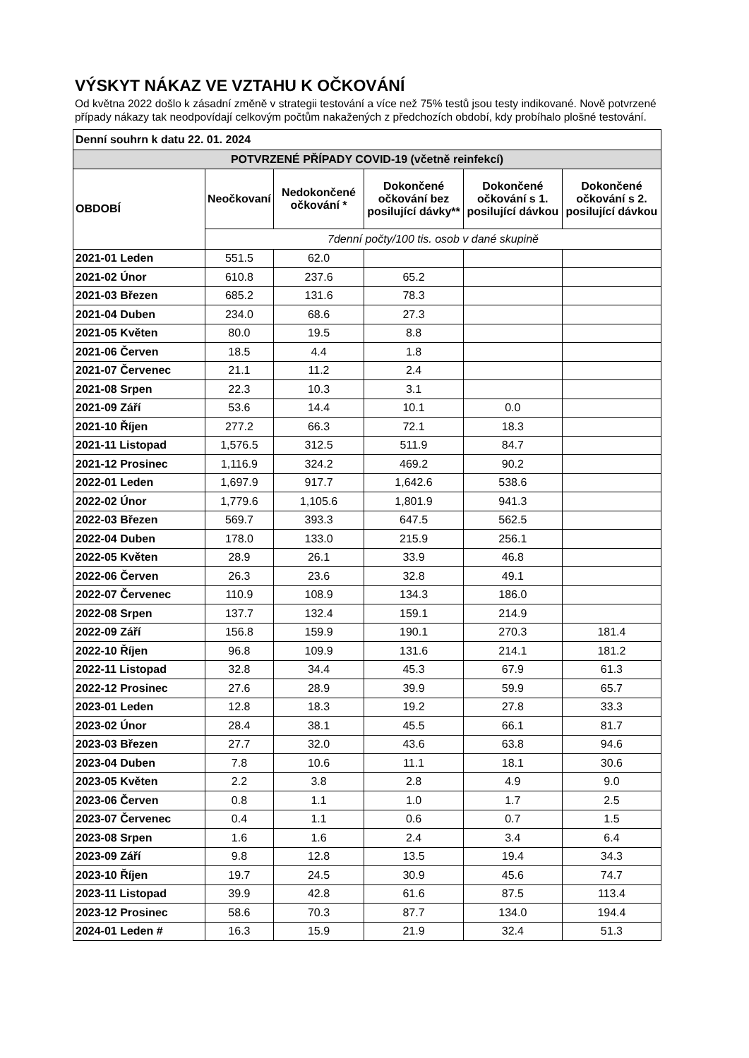VÝSKYT NÁKAZ VE VZTAHU K OČKOVÁNÍ
Od května 2022 došlo k zásadní změně v strategii testování a více než 75% testů jsou testy indikované. Nově potvrzené případy nákazy tak neodpovídají celkovým počtům nakažených z předchozích období, kdy probíhalo plošné testování.
| Denní souhrn k datu 22. 01. 2024 | | | | | |
| --- | --- | --- | --- | --- | --- |
| POTVRZENÉ PŘÍPADY COVID-19 (včetně reinfekcí) | | | | | |
| OBDOBÍ | Neočkovaní | Nedokončené očkování * | Dokončené očkování bez posilující dávky** | Dokončené očkování s 1. posilující dávkou | Dokončené očkování s 2. posilující dávkou |
| | 7denní počty/100 tis. osob v dané skupině | | | | |
| 2021-01 Leden | 551.5 | 62.0 | | | |
| 2021-02 Únor | 610.8 | 237.6 | 65.2 | | |
| 2021-03 Březen | 685.2 | 131.6 | 78.3 | | |
| 2021-04 Duben | 234.0 | 68.6 | 27.3 | | |
| 2021-05 Květen | 80.0 | 19.5 | 8.8 | | |
| 2021-06 Červen | 18.5 | 4.4 | 1.8 | | |
| 2021-07 Červenec | 21.1 | 11.2 | 2.4 | | |
| 2021-08 Srpen | 22.3 | 10.3 | 3.1 | | |
| 2021-09 Září | 53.6 | 14.4 | 10.1 | 0.0 | |
| 2021-10 Říjen | 277.2 | 66.3 | 72.1 | 18.3 | |
| 2021-11 Listopad | 1,576.5 | 312.5 | 511.9 | 84.7 | |
| 2021-12 Prosinec | 1,116.9 | 324.2 | 469.2 | 90.2 | |
| 2022-01 Leden | 1,697.9 | 917.7 | 1,642.6 | 538.6 | |
| 2022-02 Únor | 1,779.6 | 1,105.6 | 1,801.9 | 941.3 | |
| 2022-03 Březen | 569.7 | 393.3 | 647.5 | 562.5 | |
| 2022-04 Duben | 178.0 | 133.0 | 215.9 | 256.1 | |
| 2022-05 Květen | 28.9 | 26.1 | 33.9 | 46.8 | |
| 2022-06 Červen | 26.3 | 23.6 | 32.8 | 49.1 | |
| 2022-07 Červenec | 110.9 | 108.9 | 134.3 | 186.0 | |
| 2022-08 Srpen | 137.7 | 132.4 | 159.1 | 214.9 | |
| 2022-09 Září | 156.8 | 159.9 | 190.1 | 270.3 | 181.4 |
| 2022-10 Říjen | 96.8 | 109.9 | 131.6 | 214.1 | 181.2 |
| 2022-11 Listopad | 32.8 | 34.4 | 45.3 | 67.9 | 61.3 |
| 2022-12 Prosinec | 27.6 | 28.9 | 39.9 | 59.9 | 65.7 |
| 2023-01 Leden | 12.8 | 18.3 | 19.2 | 27.8 | 33.3 |
| 2023-02 Únor | 28.4 | 38.1 | 45.5 | 66.1 | 81.7 |
| 2023-03 Březen | 27.7 | 32.0 | 43.6 | 63.8 | 94.6 |
| 2023-04 Duben | 7.8 | 10.6 | 11.1 | 18.1 | 30.6 |
| 2023-05 Květen | 2.2 | 3.8 | 2.8 | 4.9 | 9.0 |
| 2023-06 Červen | 0.8 | 1.1 | 1.0 | 1.7 | 2.5 |
| 2023-07 Červenec | 0.4 | 1.1 | 0.6 | 0.7 | 1.5 |
| 2023-08 Srpen | 1.6 | 1.6 | 2.4 | 3.4 | 6.4 |
| 2023-09 Září | 9.8 | 12.8 | 13.5 | 19.4 | 34.3 |
| 2023-10 Říjen | 19.7 | 24.5 | 30.9 | 45.6 | 74.7 |
| 2023-11 Listopad | 39.9 | 42.8 | 61.6 | 87.5 | 113.4 |
| 2023-12 Prosinec | 58.6 | 70.3 | 87.7 | 134.0 | 194.4 |
| 2024-01 Leden # | 16.3 | 15.9 | 21.9 | 32.4 | 51.3 |